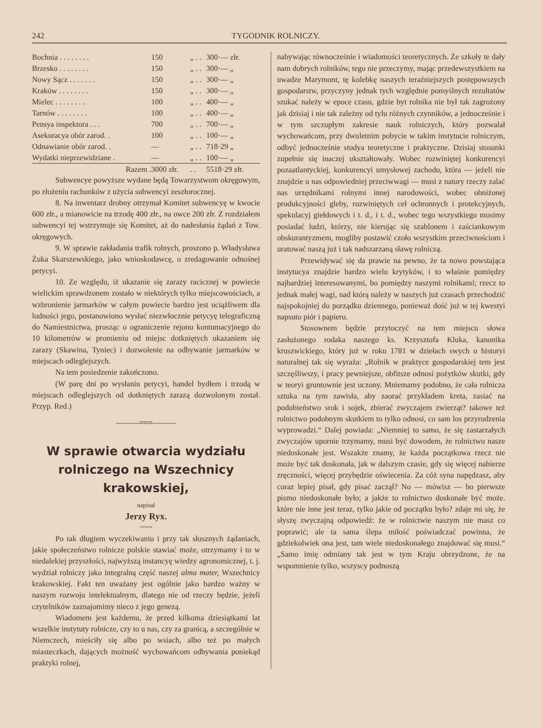242 TYGODNIK ROLNICZY.
| Bochnia . . . . . . . . | 150 | „ . . | 300·— złr. |
| Brzesko . . . . . . . . | 150 | „ . . | 300·— „ |
| Nowy Sącz . . . . . . . | 150 | „ . . | 300·— „ |
| Kraków . . . . . . . . | 150 | „ . . | 300·— „ |
| Mielec . . . . . . . . | 100 | „ . . | 400·— „ |
| Tarnów . . . . . . . . | 100 | „ . . | 400·— „ |
| Pensya inspektora . . . | 700 | „ . . | 700·— „ |
| Asekuracya obór zarod. . | 100 | „ . . | 100·— „ |
| Odnawianie obór zarod. . | — | „ . . | 718·29 „ |
| Wydatki nieprzewidziane . | — | „ . . | 100·— „ |
| Razem . | 3000 złr. | . . | 5518·29 złr. |
Subwencye powyższe wydane będą Towarzystwom okręgowym, po złożeniu rachunków z użycia subwencyi zeszłorocznej.
8. Na inwentarz drobny otrzymał Komitet subwencyę w kwocie 600 złr., a mianowicie na trzodę 400 złr., na owce 200 złr. Z rozdziałem subwencyi tej wstrzymuje się Komitet, aż do nadesłania żądań z Tow. okręgowych.
9. W sprawie zakładania trafik rolnych, proszono p. Władysława Żuka Skarszewskiego, jako wnioskodawcę, o zredagowanie odnośnej petycyi.
10. Ze względu, iż ukazanie się zarazy racicznej w powiecie wielickim sprawdzonem zostało w niektórych tylko miejscowościach, a wzbronienie jarmarków w całym powiecie bardzo jest uciążliwem dla ludności jego, postanowiono wysłać niezwłocznie petycyę telegraficzną do Namiestnictwa, prosząc o ograniczenie rejonu kontumacyjnego do 10 kilometrów w promieniu od miejsc dotkniętych ukazaniem się zarazy (Skawina, Tyniec) i dozwolenie na odbywanie jarmarków w miejscach odleglejszych.
Na tem posiedzenie zakończono.
(W parę dni po wysłaniu petycyi, handel bydłem i trzodą w miejscach odleglejszych od dotkniętych zarazą dozwolonym został. Przyp. Red.)
———≈≈≈———
W sprawie otwarcia wydziału rolniczego na Wszechnicy krakowskiej,
napisał
Jerzy Ryx.
~~~
Po tak długiem wyczekiwaniu i przy tak słusznych żądaniach, jakie społeczeństwo rolnicze polskie stawiać może, otrzymamy i to w niedalekiej przyszłości, najwyższą instancyę wiedzy agronomicznej, t. j. wydział rolniczy jako integralną część naszej alma mater, Wszechnicy krakowskiej. Fakt ten uważany jest ogólnie jako bardzo ważny w naszym rozwoju intelektualnym, dlatego nie od rzeczy będzie, jeżeli czytelników zaznajomimy nieco z jego genezą.
Wiadomem jest każdemu, że przed kilkoma dziesiątkami lat wszelkie instytuty rolnicze, czy to u nas, czy za granicą, a szczególnie w Niemczech, mieściły się albo po wsiach, albo też po małych miasteczkach, dających możność wychowańcom odbywania poniekąd praktyki rolnej,
nabywając równocześnie i wiadomości teoretycznych. Że szkoły te dały nam dobrych rolników, tego nie przeczymy, mając przedewszystkiem na uwadze Marymont, tę kolebkę naszych teraźniejszych postępowszych gospodarstw, przyczyny jednak tych względnie pomyślnych rezultatów szukać należy w epoce czasu, gdzie byt rolnika nie był tak zagrożony jak dzisiaj i nie tak zależny od tylu różnych czynników, a jednocześnie i w tym szczupłym zakresie nauk rolniczych, który pozwalał wychowańcom, przy dwuletnim pobycie w takim instytucie rolniczym, odbyć jednocześnie studya teoretyczne i praktyczne. Dzisiaj stosunki zupełnie się inaczej ukształtowały. Wobec rozwiniętej konkurencyi pozaatlantyckiej, konkurencyi umysłowej zachodu, która — jeżeli nie znajdzie u nas odpowiedniej przeciwwagi — musi z natury rzeczy zalać nas urzędnikami rolnymi innej narodowości, wobec obniżonej produkcyjności gleby, rozwiniętych ceł ochronnych i protekcyjnych, spekulacyj giełdowych i t. d., i t. d., wobec tego wszystkiego musimy posiadać ludzi, którzy, nie kierując się szablonem i zaściankowym obskurantyzmem, mogliby postawić czoło wszystkim przeciwnościom i uratować naszą już i tak nadszarzaną sławę rolniczą.
Przewidywać się da prawie na pewno, że ta nowo powstająca instytucya znajdzie bardzo wielu krytyków, i to właśnie pomiędzy najbardziej interesowanymi, bo pomiędzy naszymi rolnikami; rzecz to jednak małej wagi, nad którą należy w naszych już czasach przechodzić najspokojniej do porządku dziennego, ponieważ dość już w tej kwestyi napsuto piór i papieru.
Stosownem będzie przytoczyć na tem miejscu słowa zasłużonego rodaka naszego ks. Krzysztofa Kluka, kanonika kruszwickiego, który już w roku 1781 w dziełach swych o historyi naturalnej tak się wyraża: „Rolnik w praktyce gospodarskiej tem jest szczęśliwszy, i pracy pewniejsze, obfitsze odnosi pożytków skutki, gdy w teoryi gruntownie jest uczony. Mniemamy podobno, że cała rolnicza sztuka na tym zawisła, aby zaorać przykładem kreta, zasiać na podobieństwo srok i sojek, zbierać zwyczajem zwierząt? takowe też rolnictwo podobnym skutkiem to tylko odnosi, co sam los przyrodzenia wyprowadzi.“ Dalej powiada: „Niemniej to samo, że się zastarzałych zwyczajów upornie trzymamy, musi być dowodem, że rolnictwo nasze niedoskonałe jest. Wszakże znamy, że każda początkowa rzecz nie może być tak doskonała, jak w dalszym czasie, gdy się więcej nabierze zręczności, więcej przybędzie oświecenia. Za cóż syna napędzasz, aby coraz lepiej pisał, gdy pisać zaczął? No — mówisz — bo pierwsze pismo niedoskonałe było; a jakże to rolnictwo doskonałe być może. które nie inne jest teraz, tylko jakie od początku było? zdaje mi się, że słyszę zwyczajną odpowiedź: że w rolnictwie naszym nie masz co poprawić; ale ta sama ślepa miłość poświadczać powinna, że gdziekolwiek ona jest, tam wiele niedoskonałego znajdować się musi.“ „Samo imię odmiany tak jest w tym Kraju obrzydzone, że na wspomnienie tylko, wszyscy podnoszą